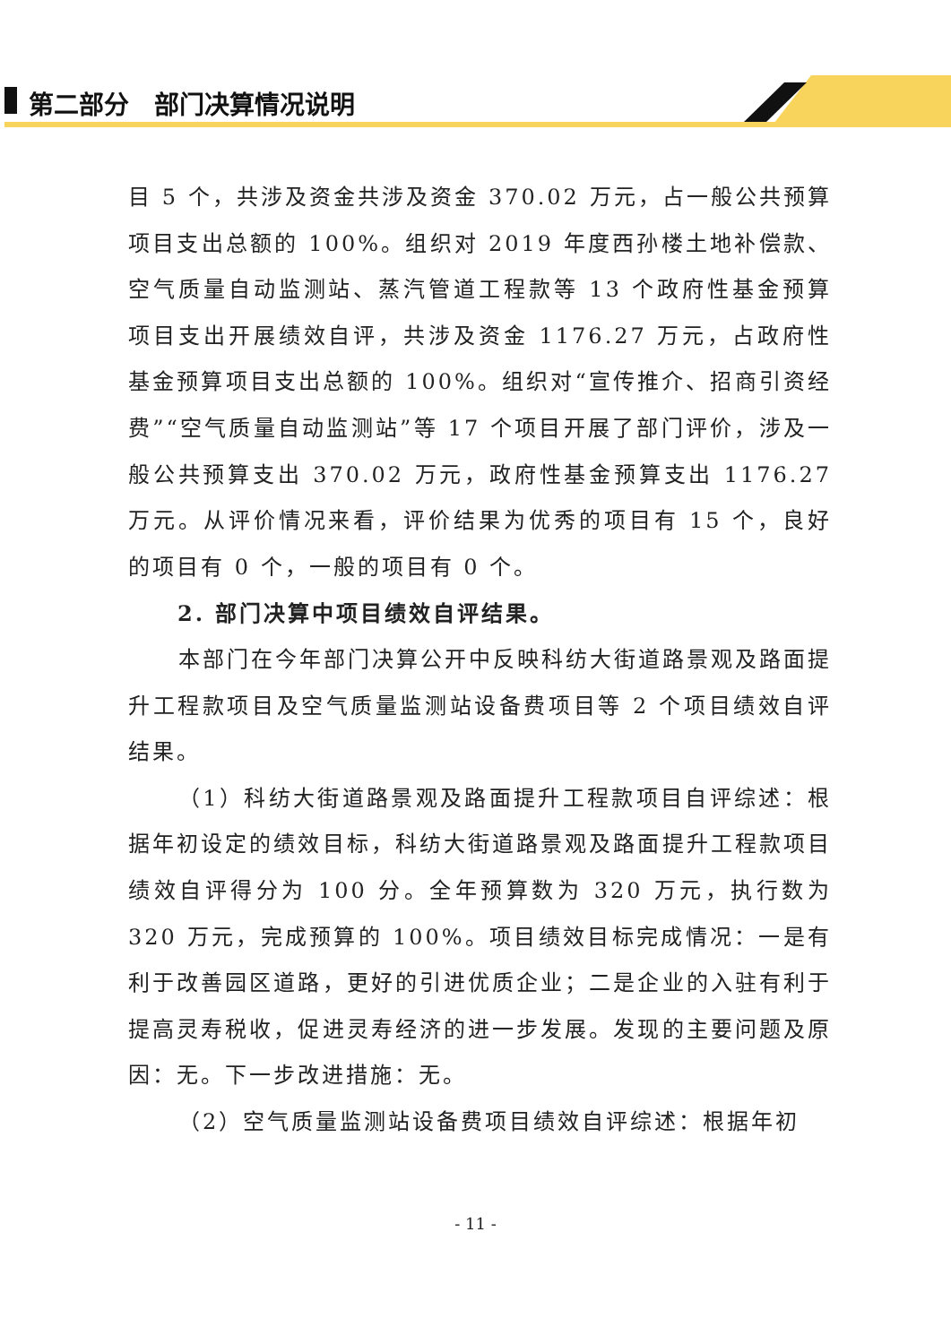第二部分　部门决算情况说明
目 5 个，共涉及资金共涉及资金 370.02 万元，占一般公共预算项目支出总额的 100%。组织对 2019 年度西孙楼土地补偿款、空气质量自动监测站、蒸汽管道工程款等 13 个政府性基金预算项目支出开展绩效自评，共涉及资金 1176.27 万元，占政府性基金预算项目支出总额的 100%。组织对“宣传推介、招商引资经费”“空气质量自动监测站”等 17 个项目开展了部门评价，涉及一般公共预算支出 370.02 万元，政府性基金预算支出 1176.27 万元。从评价情况来看，评价结果为优秀的项目有 15 个，良好的项目有 0 个，一般的项目有 0 个。
2. 部门决算中项目绩效自评结果。
本部门在今年部门决算公开中反映科纺大街道路景观及路面提升工程款项目及空气质量监测站设备费项目等 2 个项目绩效自评结果。
（1）科纺大街道路景观及路面提升工程款项目自评综述：根据年初设定的绩效目标，科纺大街道路景观及路面提升工程款项目绩效自评得分为 100 分。全年预算数为 320 万元，执行数为 320 万元，完成预算的 100%。项目绩效目标完成情况：一是有利于改善园区道路，更好的引进优质企业；二是企业的入驻有利于提高灵寿税收，促进灵寿经济的进一步发展。发现的主要问题及原因：无。下一步改进措施：无。
（2）空气质量监测站设备费项目绩效自评综述：根据年初
- 11 -